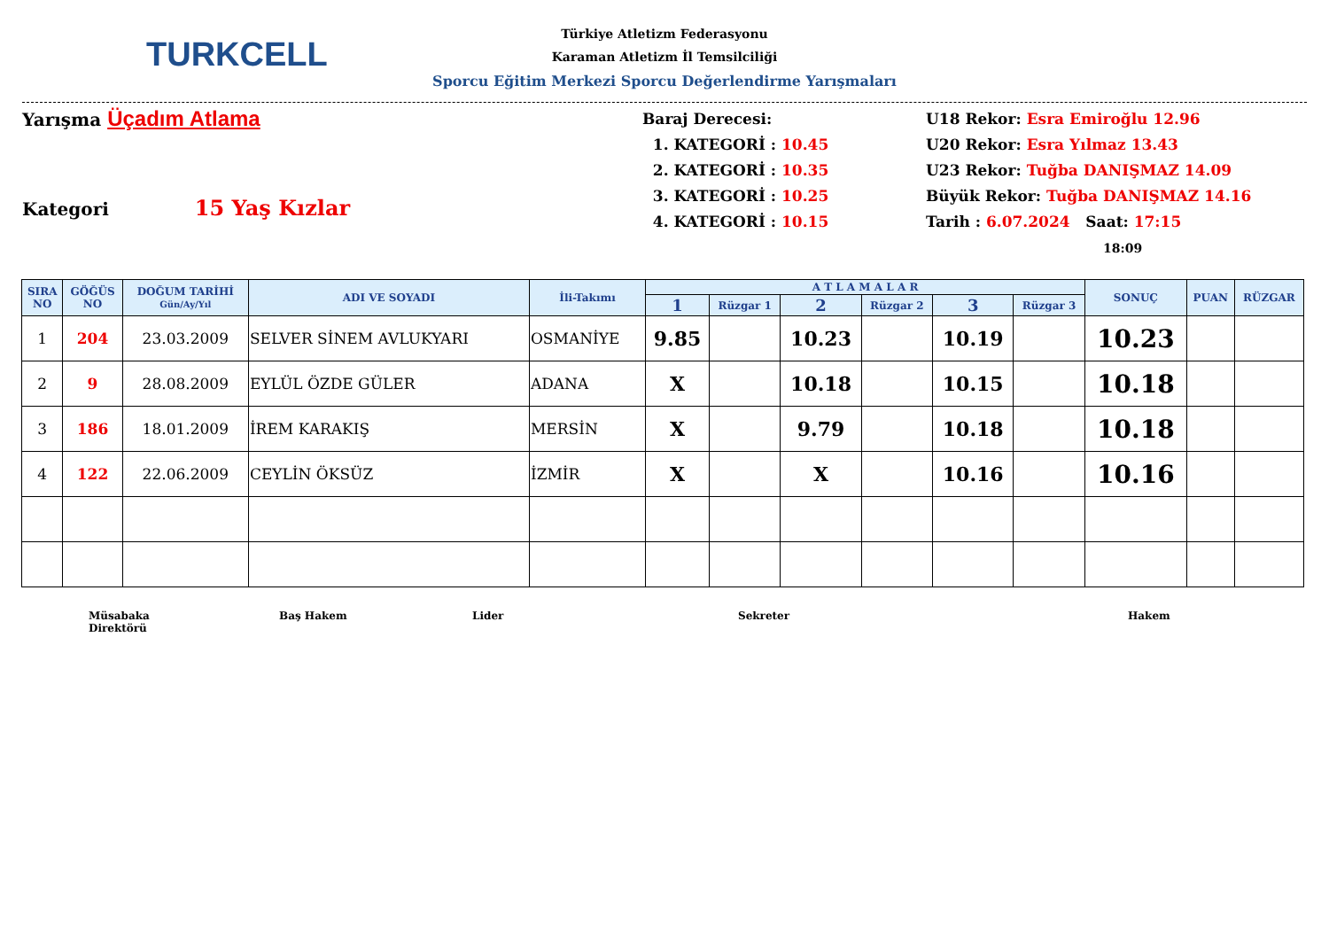TURKCELL
Türkiye Atletizm Federasyonu
Karaman Atletizm İl Temsilciliği
Sporcu Eğitim Merkezi Sporcu Değerlendirme Yarışmaları
Yarışma Üçadım Atlama
Kategori 15 Yaş Kızlar
Baraj Derecesi:
1. KATEGORİ : 10.45
2. KATEGORİ : 10.35
3. KATEGORİ : 10.25
4. KATEGORİ : 10.15
U18 Rekor: Esra Emiroğlu 12.96
U20 Rekor: Esra Yılmaz 13.43
U23 Rekor: Tuğba DANIŞMAZ 14.09
Büyük Rekor: Tuğba DANIŞMAZ 14.16
Tarih : 6.07.2024 Saat: 17:15
18:09
| SIRA NO | GÖĞÜS NO | DOĞUM TARİHİ Gün/Ay/Yıl | ADI VE SOYADI | İli-Takımı | A T L A M A L A R | | | | | | SONUÇ | PUAN | RÜZGAR |
| --- | --- | --- | --- | --- | --- | --- | --- | --- | --- | --- | --- | --- | --- |
| | | | | | 1 | Rüzgar 1 | 2 | Rüzgar 2 | 3 | Rüzgar 3 | | | |
| 1 | 204 | 23.03.2009 | SELVER SİNEM AVLUKYARI | OSMANİYE | 9.85 | | 10.23 | | 10.19 | | 10.23 | | |
| 2 | 9 | 28.08.2009 | EYLÜL ÖZDE GÜLER | ADANA | X | | 10.18 | | 10.15 | | 10.18 | | |
| 3 | 186 | 18.01.2009 | İREM KARAKIŞ | MERSİN | X | | 9.79 | | 10.18 | | 10.18 | | |
| 4 | 122 | 22.06.2009 | CEYLİN ÖKSÜZ | İZMİR | X | | X | | 10.16 | | 10.16 | | |
Müsabaka
Direktörü
Baş Hakem Lider Sekreter Hakem